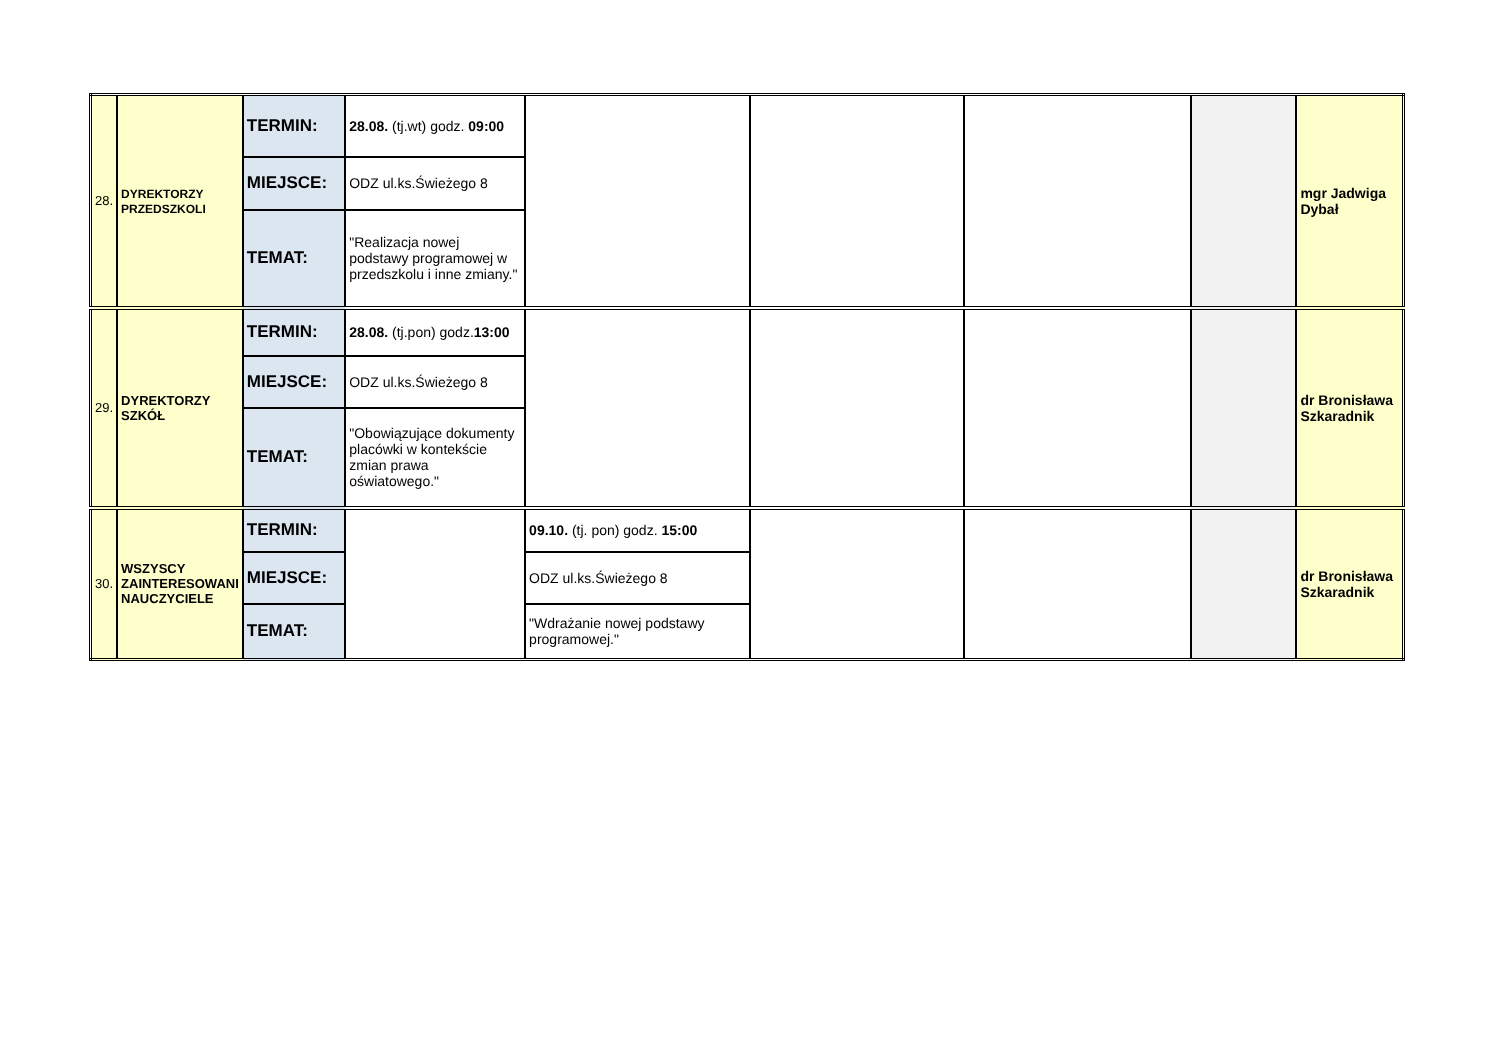| 28. | DYREKTORZY PRZEDSZKOLI | TERMIN: | 28.08. (tj.wt) godz. 09:00 | | | | | mgr Jadwiga Dybał |
| | | MIEJSCE: | ODZ ul.ks.Świeżego 8 | | | | | |
| | | TEMAT: | "Realizacja nowej podstawy programowej w przedszkolu i inne zmiany." | | | | | |
| 29. | DYREKTORZY SZKÓŁ | TERMIN: | 28.08. (tj.pon) godz. 13:00 | | | | | dr Bronisława Szkaradnik |
| | | MIEJSCE: | ODZ ul.ks.Świeżego 8 | | | | | |
| | | TEMAT: | "Obowiązujące dokumenty placówki w kontekście zmian prawa oświatowego." | | | | | |
| 30. | WSZYSCY ZAINTERESOWANI NAUCZYCIELE | TERMIN: | | 09.10. (tj. pon) godz. 15:00 | | | | dr Bronisława Szkaradnik |
| | | MIEJSCE: | | ODZ ul.ks.Świeżego 8 | | | | |
| | | TEMAT: | | "Wdrażanie nowej podstawy programowej." | | | | |